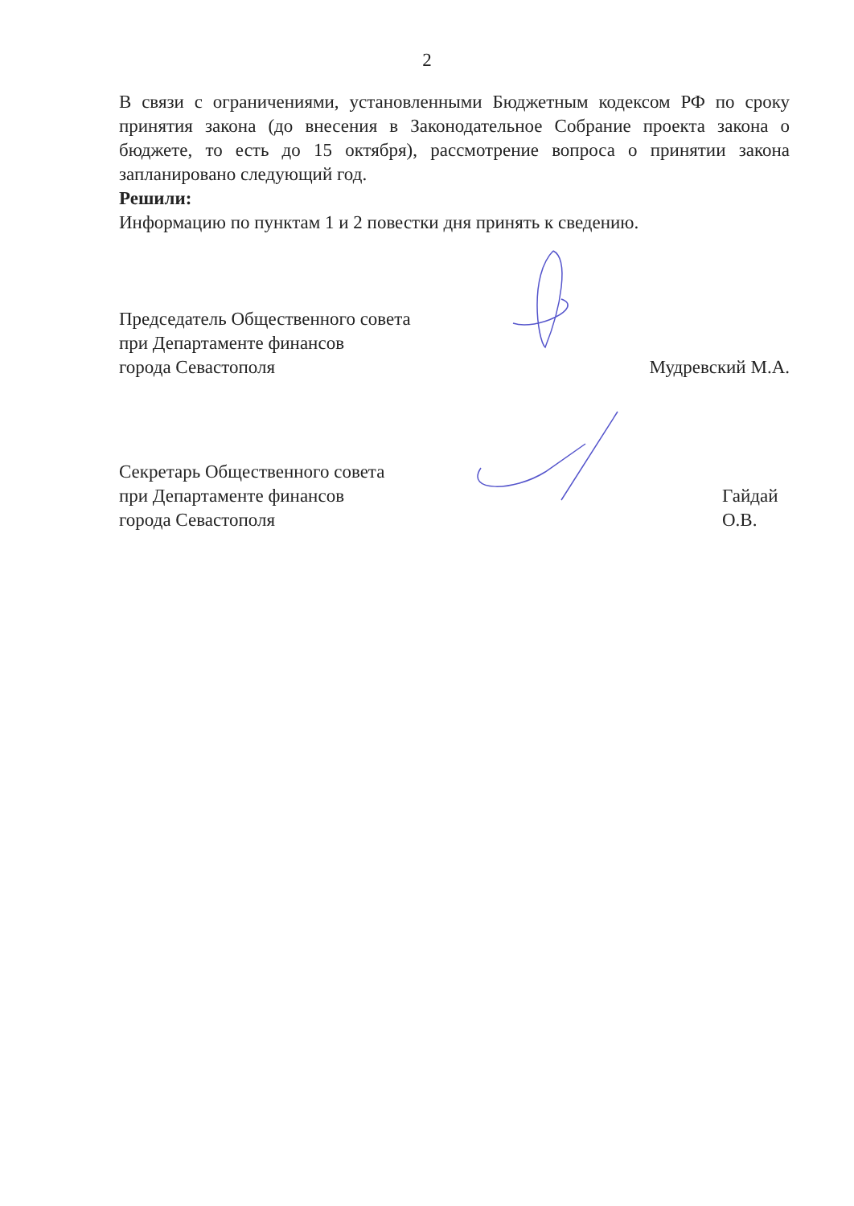2
В связи с ограничениями, установленными Бюджетным кодексом РФ по сроку принятия закона (до внесения в Законодательное Собрание проекта закона о бюджете, то есть до 15 октября), рассмотрение вопроса о принятии закона запланировано следующий год.
Решили:
Информацию по пунктам 1 и 2 повестки дня принять к сведению.
Председатель Общественного совета
при Департаменте финансов
города Севастополя
Мудревский М.А.
Секретарь Общественного совета
при Департаменте финансов
города Севастополя
Гайдай О.В.